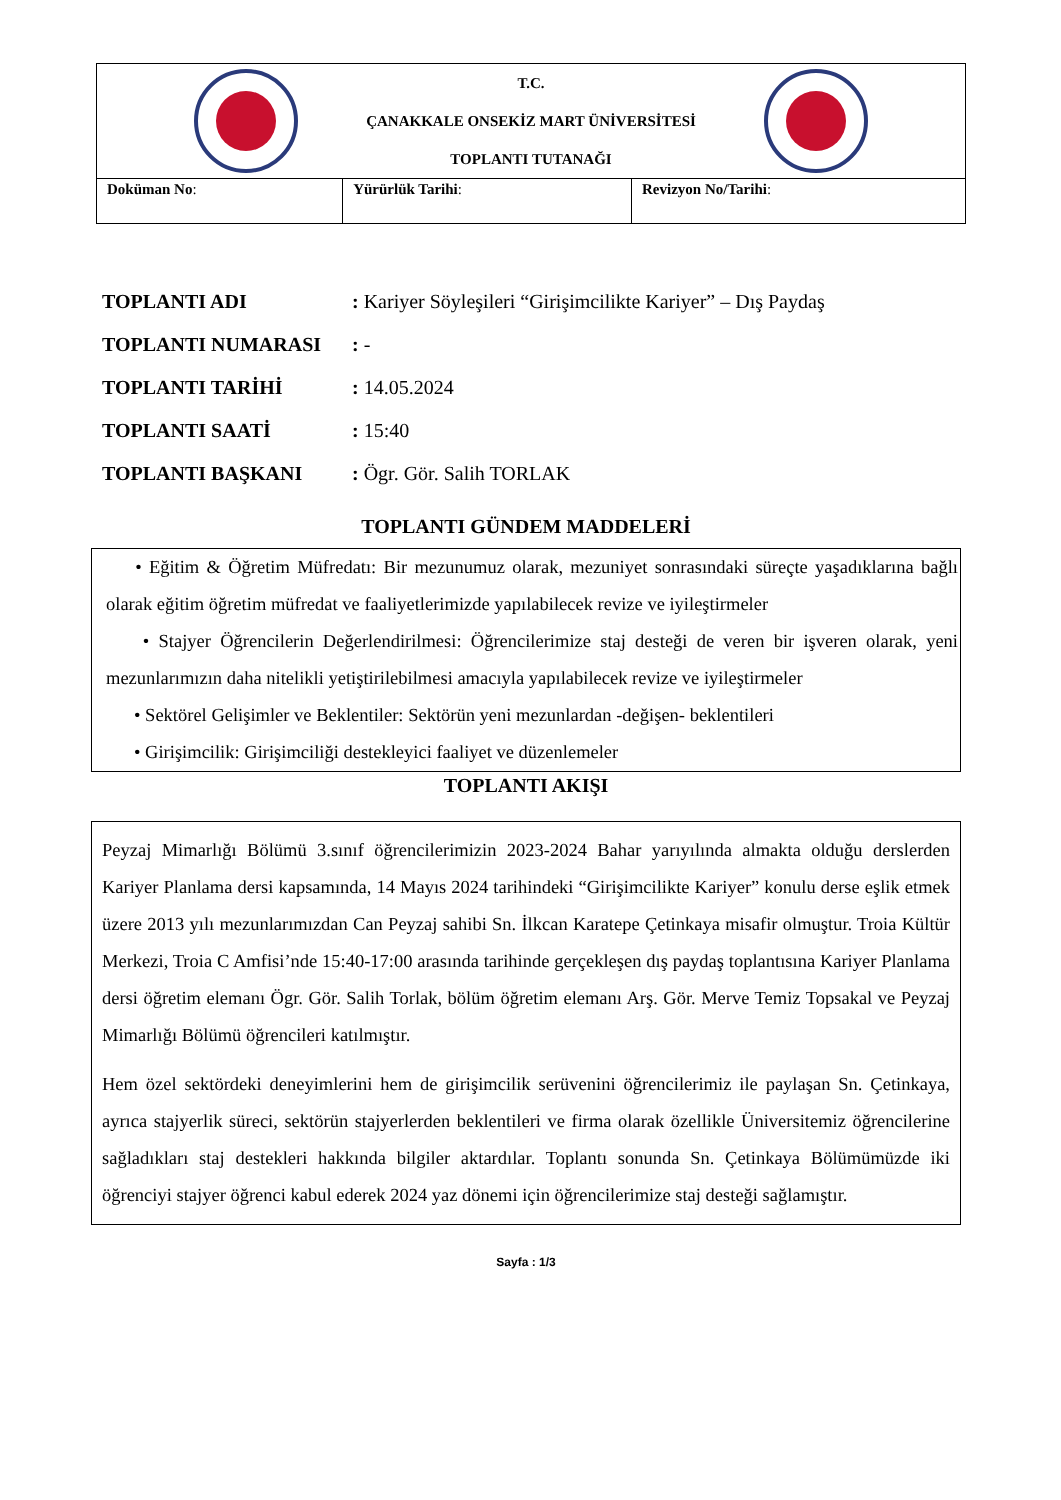| T.C. ÇANAKKALE ONSEKİZ MART ÜNİVERSİTESİ TOPLANTI TUTANAĞI | | |
| Doküman No : | Yürürlük Tarihi : | Revizyon No/Tarihi : |
TOPLANTI ADI: Kariyer Söyleşileri “Girişimcilikte Kariyer” – Dış Paydaş
TOPLANTI NUMARASI: -
TOPLANTI TARİHİ: 14.05.2024
TOPLANTI SAATİ: 15:40
TOPLANTI BAŞKANI: Ögr. Gör. Salih TORLAK
TOPLANTI GÜNDEM MADDELERİ
• Eğitim & Öğretim Müfredatı: Bir mezunumuz olarak, mezuniyet sonrasındaki süreçte yaşadıklarına bağlı olarak eğitim öğretim müfredat ve faaliyetlerimizde yapılabilecek revize ve iyileştirmeler
• Stajyer Öğrencilerin Değerlendirilmesi: Öğrencilerimize staj desteği de veren bir işveren olarak, yeni mezunlarımızın daha nitelikli yetiştirilebilmesi amacıyla yapılabilecek revize ve iyileştirmeler
• Sektörel Gelişimler ve Beklentiler: Sektörün yeni mezunlardan -değişen- beklentileri
• Girişimcilik: Girişimciliği destekleyici faaliyet ve düzenlemeler
TOPLANTI AKIŞI
Peyzaj Mimarlığı Bölümü 3.sınıf öğrencilerimizin 2023-2024 Bahar yarıyılında almakta olduğu derslerden Kariyer Planlama dersi kapsamında, 14 Mayıs 2024 tarihindeki “Girişimcilikte Kariyer” konulu derse eşlik etmek üzere 2013 yılı mezunlarımızdan Can Peyzaj sahibi Sn. İlkcan Karatepe Çetinkaya misafir olmuştur. Troia Kültür Merkezi, Troia C Amfisi’nde 15:40-17:00 arasında tarihinde gerçekleşen dış paydaş toplantısına Kariyer Planlama dersi öğretim elemanı Ögr. Gör. Salih Torlak, bölüm öğretim elemanı Arş. Gör. Merve Temiz Topsakal ve Peyzaj Mimarlığı Bölümü öğrencileri katılmıştır.
Hem özel sektördeki deneyimlerini hem de girişimcilik serüvenini öğrencilerimiz ile paylaşan Sn. Çetinkaya, ayrıca stajyerlik süreci, sektörün stajyerlerden beklentileri ve firma olarak özellikle Üniversitemiz öğrencilerine sağladıkları staj destekleri hakkında bilgiler aktardılar. Toplantı sonunda Sn. Çetinkaya Bölümümüzde iki öğrenciyi stajyer öğrenci kabul ederek 2024 yaz dönemi için öğrencilerimize staj desteği sağlamıştır.
Sayfa : 1/3